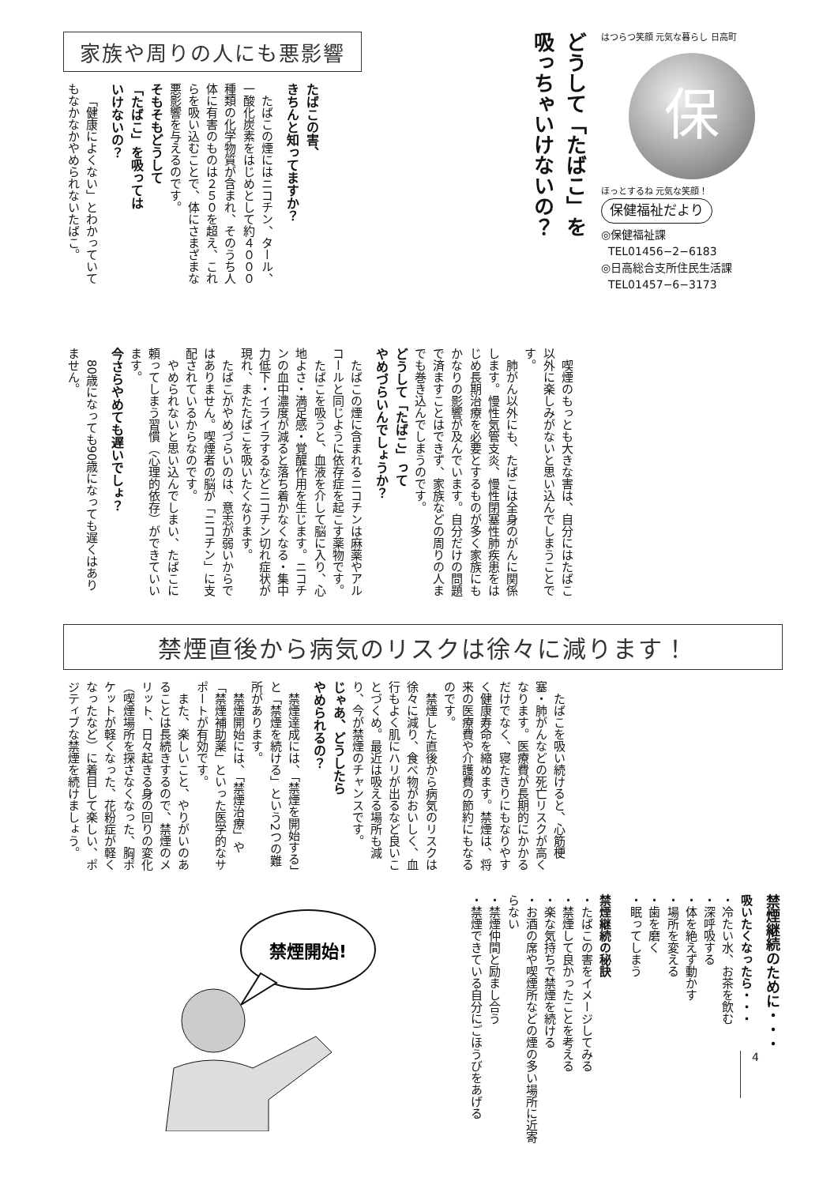はつらつ笑顔 元気な暮らし 日高町
保
ほっとするね 元気な笑顔！
保健福祉だより
◎保健福祉課
TEL01456−2−6183
◎日高総合支所住民生活課
TEL01457−6−3173
どうして「たばこ」を
吸っちゃいけないの？
家族や周りの人にも悪影響
たばこの害、
きちんと知ってますか？
たばこの煙にはニコチン、タール、一酸化炭素をはじめとして約４０００種類の化学物質が含まれ、そのうち人体に有害のものは２５０を超え、これらを吸い込むことで、体にさまざまな悪影響を与えるのです。
そもそもどうして
「たばこ」を吸っては
いけないの？
「健康によくない」とわかっていてもなかなかやめられないたばこ。
喫煙のもっとも大きな害は、自分にはたばこ以外に楽しみがないと思い込んでしまうことです。
肺がん以外にも、たばこは全身のがんに関係します。慢性気管支炎、慢性閉塞性肺疾患をはじめ長期治療を必要とするものが多く家族にもかなりの影響が及んでいます。自分だけの問題で済ますことはできず、家族などの周りの人までも巻き込んでしまうのです。
どうして「たばこ」って
やめづらいんでしょうか？
たばこの煙に含まれるニコチンは麻薬やアルコールと同じように依存症を起こす薬物です。
たばこを吸うと、血液を介して脳に入り、心地よさ・満足感・覚醒作用を生じます。ニコチンの血中濃度が減ると落ち着かなくなる・集中力低下・イライラするなどニコチン切れ症状が現れ、またたばこを吸いたくなります。
たばこがやめづらいのは、意志が弱いからではありません。喫煙者の脳が「ニコチン」に支配されているからなのです。
やめられないと思い込んでしまい、たばこに頼ってしまう習慣（心理的依存）ができていいます。
今さらやめても遅いでしょ？
80歳になっても90歳になっても遅くはありません。
禁煙直後から病気のリスクは徐々に減ります！
たばこを吸い続けると、心筋梗塞・肺がんなどの死亡リスクが高くなります。医療費が長期的にかかるだけでなく、寝たきりにもなりやすく健康寿命を縮めます。禁煙は、将来の医療費や介護費の節約にもなるのです。
禁煙した直後から病気のリスクは徐々に減り、食べ物がおいしく、血行もよく肌にハリが出るなど良いことづくめ。最近は吸える場所も減り、今が禁煙のチャンスです。
じゃあ、どうしたら
やめられるの？
禁煙達成には、「禁煙を開始する」と「禁煙を続ける」という2つの難所があります。
禁煙開始には、「禁煙治療」や「禁煙補助薬」といった医学的なサポートが有効です。
また、楽しいこと、やりがいのあることは長続きするので、禁煙のメリット、日々起きる身の回りの変化（喫煙場所を探さなくなった、胸ポケットが軽くなった、花粉症が軽くなったなど）に着目して楽しい、ポジティブな禁煙を続けましょう。
禁煙継続のために・・・
吸いたくなったら・・・
・冷たい水、お茶を飲む
・深呼吸する
・体を絶えず動かす
・場所を変える
・歯を磨く
・眠ってしまう
禁煙継続の秘訣
・たばこの害をイメージしてみる
・禁煙して良かったことを考える
・楽な気持ちで禁煙を続ける
・お酒の席や喫煙所などの煙の多い場所に近寄らない
・禁煙仲間と励まし合う
・禁煙できている自分にごほうびをあげる
禁煙開始!
4